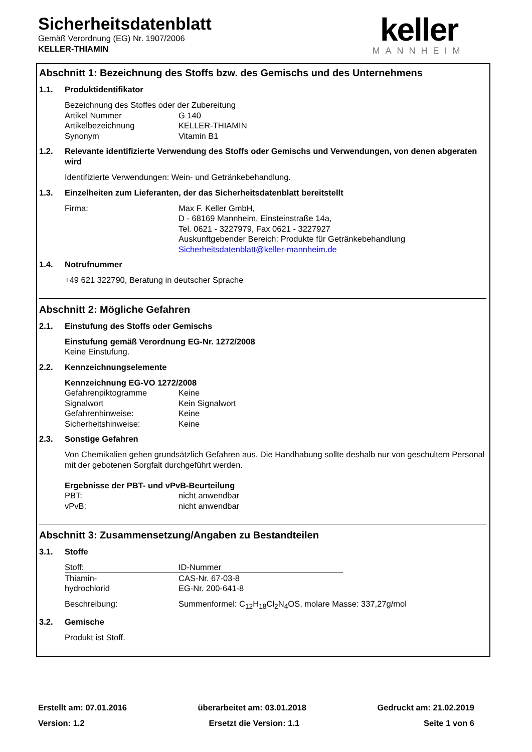Sicherheitsdatenblatt
Gemäß Verordnung (EG) Nr. 1907/2006
KELLER-THIAMIN
keller
MANNHEIM
Abschnitt 1: Bezeichnung des Stoffs bzw. des Gemischs und des Unternehmens
1.1. Produktidentifikator
Bezeichnung des Stoffes oder der Zubereitung
Artikel Nummer G 140
Artikelbezeichnung KELLER-THIAMIN
Synonym Vitamin B1
1.2. Relevante identifizierte Verwendung des Stoffs oder Gemischs und Verwendungen, von denen abgeraten wird
Identifizierte Verwendungen: Wein- und Getränkebehandlung.
1.3. Einzelheiten zum Lieferanten, der das Sicherheitsdatenblatt bereitstellt
Firma: Max F. Keller GmbH,
D - 68169 Mannheim, Einsteinstraße 14a,
Tel. 0621 - 3227979, Fax 0621 - 3227927
Auskunftgebender Bereich: Produkte für Getränkebehandlung
Sicherheitsdatenblatt@keller-mannheim.de
1.4. Notrufnummer
+49 621 322790, Beratung in deutscher Sprache
Abschnitt 2: Mögliche Gefahren
2.1. Einstufung des Stoffs oder Gemischs
Einstufung gemäß Verordnung EG-Nr. 1272/2008
Keine Einstufung.
2.2. Kennzeichnungselemente
Kennzeichnung EG-VO 1272/2008
Gefahrenpiktogramme Keine
Signalwort Kein Signalwort
Gefahrenhinweise: Keine
Sicherheitshinweise: Keine
2.3. Sonstige Gefahren
Von Chemikalien gehen grundsätzlich Gefahren aus. Die Handhabung sollte deshalb nur von geschultem Personal mit der gebotenen Sorgfalt durchgeführt werden.
Ergebnisse der PBT- und vPvB-Beurteilung
PBT: nicht anwendbar
vPvB: nicht anwendbar
Abschnitt 3: Zusammensetzung/Angaben zu Bestandteilen
3.1. Stoffe
| Stoff: | ID-Nummer |
| --- | --- |
| Thiamin- hydrochlorid | CAS-Nr. 67-03-8 EG-Nr. 200-641-8 |
Beschreibung: Summenformel: C<sub>12</sub>H<sub>18</sub>Cl<sub>2</sub>N<sub>4</sub>OS, molare Masse: 337,27g/mol
3.2. Gemische
Produkt ist Stoff.
Erstellt am: 07.01.2016 überarbeitet am: 03.01.2018 Gedruckt am: 21.02.2019
Version: 1.2 Ersetzt die Version: 1.1 Seite 1 von 6